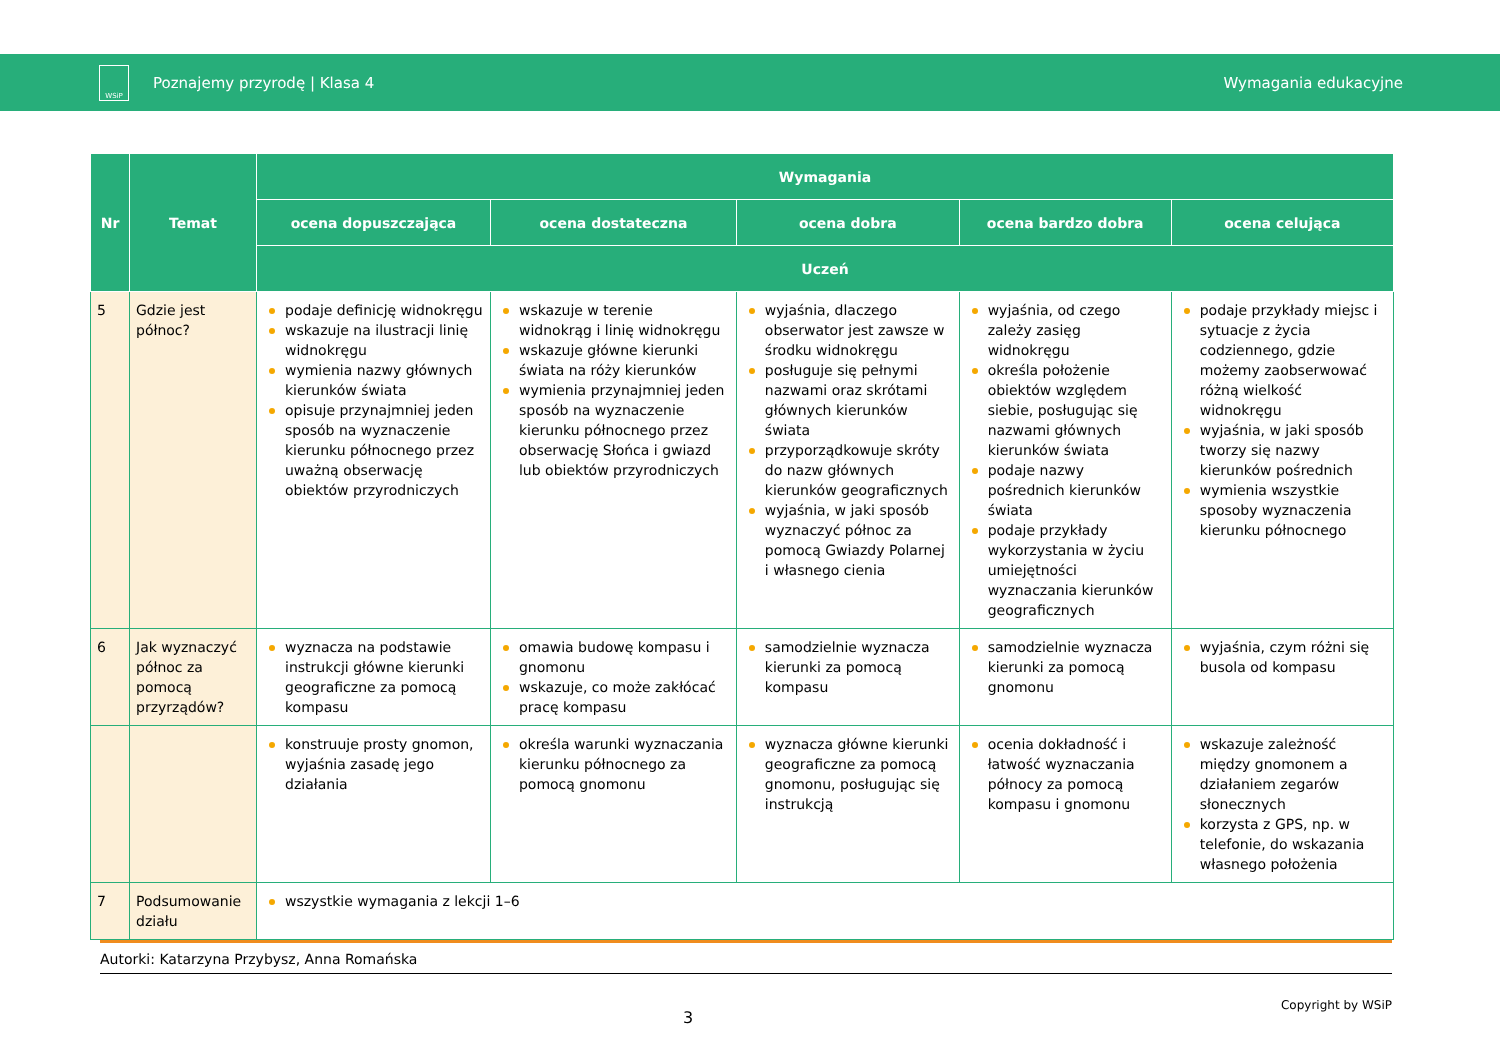WSiP
Poznajemy przyrodę | Klasa 4 Wymagania edukacyjne
| Nr | Temat | Wymagania | | | | |
| --- | --- | --- | --- | --- | --- | --- |
| | | ocena dopuszczająca | ocena dostateczna | ocena dobra | ocena bardzo dobra | ocena celująca |
| | | Uczeń | | | | |
| 5 | Gdzie jest północ? | podaje definicję widnokręgu wskazuje na ilustracji linię widnokręgu wymienia nazwy głównych kierunków świata opisuje przynajmniej jeden sposób na wyznaczenie kierunku północnego przez uważną obserwację obiektów przyrodniczych | wskazuje w terenie widnokrąg i linię widnokręgu wskazuje główne kierunki świata na róży kierunków wymienia przynajmniej jeden sposób na wyznaczenie kierunku północnego przez obserwację Słońca i gwiazd lub obiektów przyrodniczych | wyjaśnia, dlaczego obserwator jest zawsze w środku widnokręgu posługuje się pełnymi nazwami oraz skrótami głównych kierunków świata przyporządkowuje skróty do nazw głównych kierunków geograficznych wyjaśnia, w jaki sposób wyznaczyć północ za pomocą Gwiazdy Polarnej i własnego cienia | wyjaśnia, od czego zależy zasięg widnokręgu określa położenie obiektów względem siebie, posługując się nazwami głównych kierunków świata podaje nazwy pośrednich kierunków świata podaje przykłady wykorzystania w życiu umiejętności wyznaczania kierunków geograficznych | podaje przykłady miejsc i sytuacje z życia codziennego, gdzie możemy zaobserwować różną wielkość widnokręgu wyjaśnia, w jaki sposób tworzy się nazwy kierunków pośrednich wymienia wszystkie sposoby wyznaczenia kierunku północnego |
| 6 | Jak wyznaczyć północ za pomocą przyrządów? | wyznacza na podstawie instrukcji główne kierunki geograficzne za pomocą kompasu | omawia budowę kompasu i gnomonu wskazuje, co może zakłócać pracę kompasu | samodzielnie wyznacza kierunki za pomocą kompasu | samodzielnie wyznacza kierunki za pomocą gnomonu | wyjaśnia, czym różni się busola od kompasu |
| | | konstruuje prosty gnomon, wyjaśnia zasadę jego działania | określa warunki wyznaczania kierunku północnego za pomocą gnomonu | wyznacza główne kierunki geograficzne za pomocą gnomonu, posługując się instrukcją | ocenia dokładność i łatwość wyznaczania północy za pomocą kompasu i gnomonu | wskazuje zależność między gnomonem a działaniem zegarów słonecznych korzysta z GPS, np. w telefonie, do wskazania własnego położenia |
| 7 | Podsumowanie działu | wszystkie wymagania z lekcji 1–6 | | | | |
Autorki: Katarzyna Przybysz, Anna Romańska
Copyright by WSiP
3